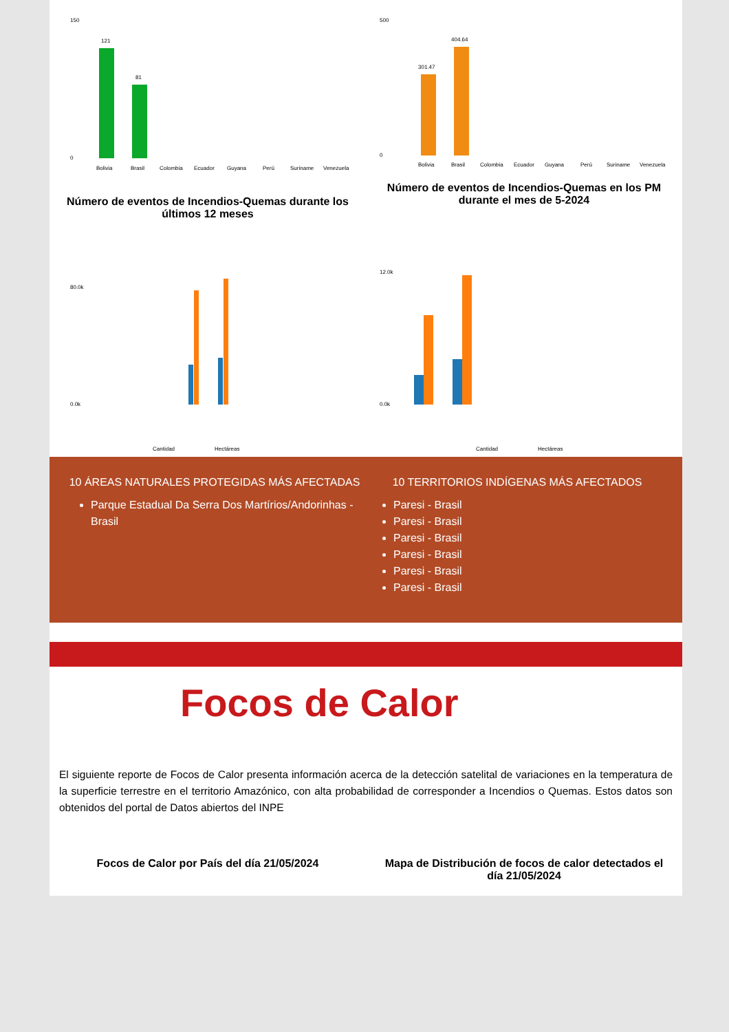150
0
121
81
Bolivia
Brasil
Colombia
Ecuador
Guyana
Perú
Suriname
Venezuela
Número de eventos de Incendios-Quemas durante los últimos 12 meses
500
0
301.47
404.64
Bolivia
Brasil
Colombia
Ecuador
Guyana
Perú
Suriname
Venezuela
Número de eventos de Incendios-Quemas en los PM durante el mes de 5-2024
80.0k
0.0k
Cantidad
Hectáreas
12.0k
0.0k
Cantidad
Hectáreas
10 ÁREAS NATURALES PROTEGIDAS MÁS AFECTADAS
Parque Estadual Da Serra Dos Martírios/Andorinhas - Brasil
10 TERRITORIOS INDÍGENAS MÁS AFECTADOS
Paresi - Brasil
Paresi - Brasil
Paresi - Brasil
Paresi - Brasil
Paresi - Brasil
Paresi - Brasil
Focos de Calor
El siguiente reporte de Focos de Calor presenta información acerca de la detección satelital de variaciones en la temperatura de la superficie terrestre en el territorio Amazónico, con alta probabilidad de corresponder a Incendios o Quemas. Estos datos son obtenidos del portal de Datos abiertos del INPE
Focos de Calor por País del día 21/05/2024
Mapa de Distribución de focos de calor detectados el día 21/05/2024